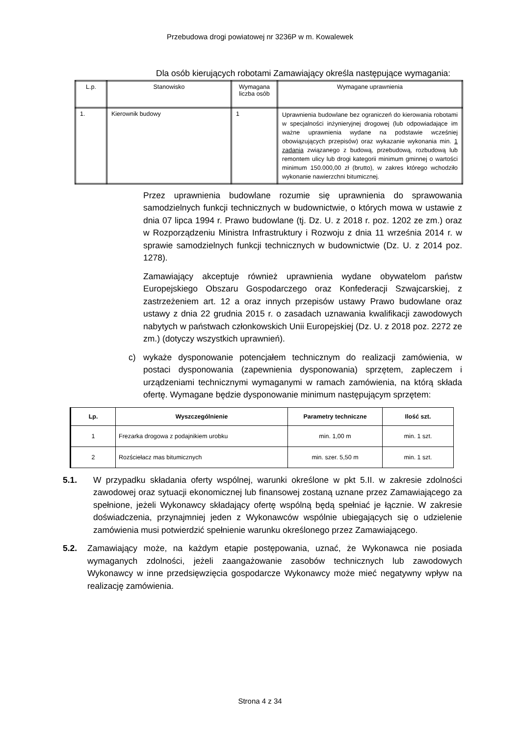Przebudowa drogi powiatowej nr 3236P w m. Kowalewek
Dla osób kierujących robotami Zamawiający określa następujące wymagania:
| L.p. | Stanowisko | Wymagana liczba osób | Wymagane uprawnienia |
| --- | --- | --- | --- |
| 1. | Kierownik budowy | 1 | Uprawnienia budowlane bez ograniczeń do kierowania robotami w specjalności inżynieryjnej drogowej (lub odpowiadające im ważne uprawnienia wydane na podstawie wcześniej obowiązujących przepisów) oraz wykazanie wykonania min. 1 zadania związanego z budową, przebudową, rozbudową lub remontem ulicy lub drogi kategorii minimum gminnej o wartości minimum 150.000,00 zł (brutto), w zakres którego wchodziło wykonanie nawierzchni bitumicznej. |
Przez uprawnienia budowlane rozumie się uprawnienia do sprawowania samodzielnych funkcji technicznych w budownictwie, o których mowa w ustawie z dnia 07 lipca 1994 r. Prawo budowlane (tj. Dz. U. z 2018 r. poz. 1202 ze zm.) oraz w Rozporządzeniu Ministra Infrastruktury i Rozwoju z dnia 11 września 2014 r. w sprawie samodzielnych funkcji technicznych w budownictwie (Dz. U. z 2014 poz. 1278).
Zamawiający akceptuje również uprawnienia wydane obywatelom państw Europejskiego Obszaru Gospodarczego oraz Konfederacji Szwajcarskiej, z zastrzeżeniem art. 12 a oraz innych przepisów ustawy Prawo budowlane oraz ustawy z dnia 22 grudnia 2015 r. o zasadach uznawania kwalifikacji zawodowych nabytych w państwach członkowskich Unii Europejskiej (Dz. U. z 2018 poz. 2272 ze zm.) (dotyczy wszystkich uprawnień).
c)
wykaże dysponowanie potencjałem technicznym do realizacji zamówienia, w postaci dysponowania (zapewnienia dysponowania) sprzętem, zapleczem i urządzeniami technicznymi wymaganymi w ramach zamówienia, na którą składa ofertę. Wymagane będzie dysponowanie minimum następującym sprzętem:
| Lp. | Wyszczególnienie | Parametry techniczne | Ilość szt. |
| --- | --- | --- | --- |
| 1 | Frezarka drogowa z podajnikiem urobku | min. 1,00 m | min. 1 szt. |
| 2 | Rozściełacz mas bitumicznych | min. szer. 5,50 m | min. 1 szt. |
5.1.
W przypadku składania oferty wspólnej, warunki określone w pkt 5.II. w zakresie zdolności zawodowej oraz sytuacji ekonomicznej lub finansowej zostaną uznane przez Zamawiającego za spełnione, jeżeli Wykonawcy składający ofertę wspólną będą spełniać je łącznie. W zakresie doświadczenia, przynajmniej jeden z Wykonawców wspólnie ubiegających się o udzielenie zamówienia musi potwierdzić spełnienie warunku określonego przez Zamawiającego.
5.2.
Zamawiający może, na każdym etapie postępowania, uznać, że Wykonawca nie posiada wymaganych zdolności, jeżeli zaangażowanie zasobów technicznych lub zawodowych Wykonawcy w inne przedsięwzięcia gospodarcze Wykonawcy może mieć negatywny wpływ na realizację zamówienia.
Strona 4 z 34